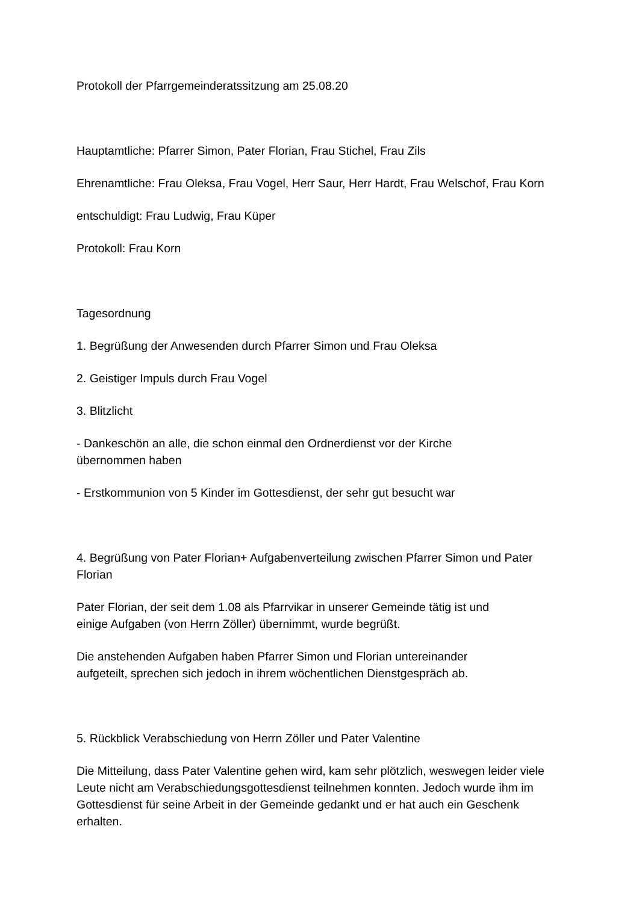Protokoll der Pfarrgemeinderatssitzung am 25.08.20
Hauptamtliche: Pfarrer Simon, Pater Florian, Frau Stichel, Frau Zils
Ehrenamtliche: Frau Oleksa, Frau Vogel, Herr Saur, Herr Hardt, Frau Welschof, Frau Korn
entschuldigt: Frau Ludwig, Frau Küper
Protokoll: Frau Korn
Tagesordnung
1. Begrüßung der Anwesenden durch Pfarrer Simon und Frau Oleksa
2. Geistiger Impuls durch Frau Vogel
3. Blitzlicht
- Dankeschön an alle, die schon einmal den Ordnerdienst vor der Kirche
übernommen haben
- Erstkommunion von 5 Kinder im Gottesdienst, der sehr gut besucht war
4. Begrüßung von Pater Florian+ Aufgabenverteilung zwischen Pfarrer Simon und Pater Florian
Pater Florian, der seit dem 1.08 als Pfarrvikar in unserer Gemeinde tätig ist und
einige Aufgaben (von Herrn Zöller) übernimmt, wurde begrüßt.
Die anstehenden Aufgaben haben Pfarrer Simon und Florian untereinander
aufgeteilt, sprechen sich jedoch in ihrem wöchentlichen Dienstgespräch ab.
5. Rückblick Verabschiedung von Herrn Zöller und Pater Valentine
Die Mitteilung, dass Pater Valentine gehen wird, kam sehr plötzlich, weswegen leider viele Leute nicht am Verabschiedungsgottesdienst teilnehmen konnten. Jedoch wurde ihm im Gottesdienst für seine Arbeit in der Gemeinde gedankt und er hat auch ein Geschenk erhalten.